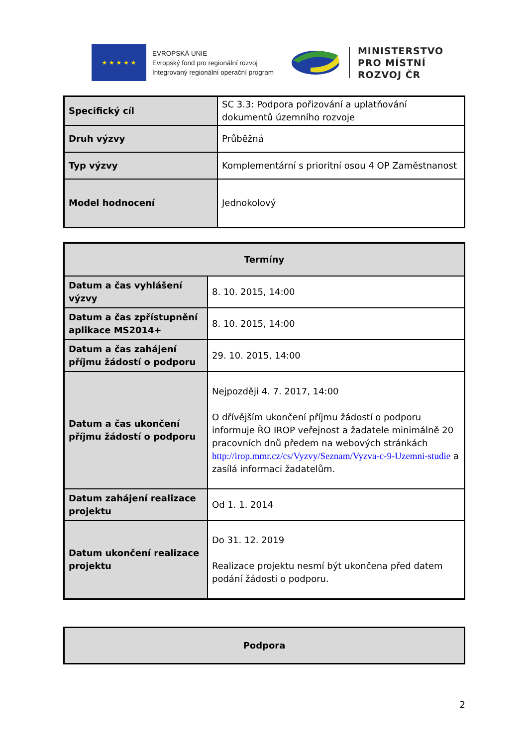★ ★ ★ ★ ★
EVROPSKÁ UNIE
Evropský fond pro regionální rozvoj
Integrovaný regionální operační program
MINISTERSTVO
PRO MÍSTNÍ
ROZVOJ ČR
| Specifický cíl | SC 3.3: Podpora pořizování a uplatňování dokumentů územního rozvoje |
| Druh výzvy | Průběžná |
| Typ výzvy | Komplementární s prioritní osou 4 OP Zaměstnanost |
| Model hodnocení | Jednokolový |
| Termíny | |
| --- | --- |
| Datum a čas vyhlášení výzvy | 8. 10. 2015, 14:00 |
| Datum a čas zpřístupnění aplikace MS2014+ | 8. 10. 2015, 14:00 |
| Datum a čas zahájení příjmu žádostí o podporu | 29. 10. 2015, 14:00 |
| Datum a čas ukončení příjmu žádostí o podporu | Nejpozději 4. 7. 2017, 14:00 O dřívějším ukončení příjmu žádostí o podporu informuje ŘO IROP veřejnost a žadatele minimálně 20 pracovních dnů předem na webových stránkách http://irop.mmr.cz/cs/Vyzvy/Seznam/Vyzva-c-9-Uzemni-studie a zasílá informaci žadatelům. |
| Datum zahájení realizace projektu | Od 1. 1. 2014 |
| Datum ukončení realizace projektu | Do 31. 12. 2019 Realizace projektu nesmí být ukončena před datem podání žádosti o podporu. |
| Podpora |
| --- |
2